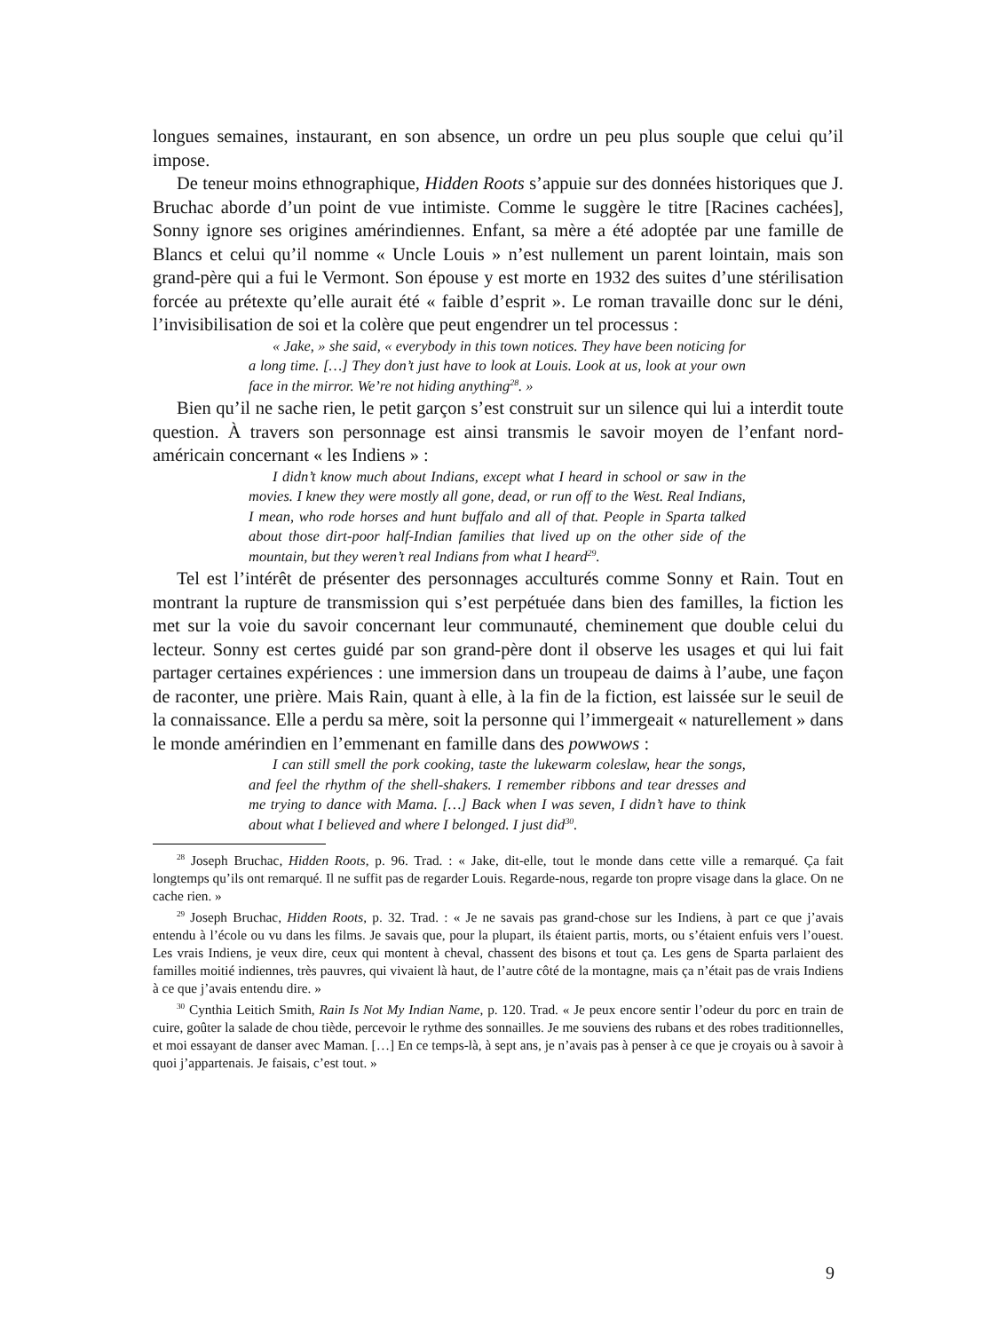longues semaines, instaurant, en son absence, un ordre un peu plus souple que celui qu’il impose.
De teneur moins ethnographique, Hidden Roots s’appuie sur des données historiques que J. Bruchac aborde d’un point de vue intimiste. Comme le suggère le titre [Racines cachées], Sonny ignore ses origines amérindiennes. Enfant, sa mère a été adoptée par une famille de Blancs et celui qu’il nomme « Uncle Louis » n’est nullement un parent lointain, mais son grand-père qui a fui le Vermont. Son épouse y est morte en 1932 des suites d’une stérilisation forcée au prétexte qu’elle aurait été « faible d’esprit ». Le roman travaille donc sur le déni, l’invisibilisation de soi et la colère que peut engendrer un tel processus :
« Jake, » she said, « everybody in this town notices. They have been noticing for a long time. […] They don’t just have to look at Louis. Look at us, look at your own face in the mirror. We’re not hiding anything<sup>28</sup>. »
Bien qu’il ne sache rien, le petit garçon s’est construit sur un silence qui lui a interdit toute question. À travers son personnage est ainsi transmis le savoir moyen de l’enfant nord-américain concernant « les Indiens » :
I didn’t know much about Indians, except what I heard in school or saw in the movies. I knew they were mostly all gone, dead, or run off to the West. Real Indians, I mean, who rode horses and hunt buffalo and all of that. People in Sparta talked about those dirt-poor half-Indian families that lived up on the other side of the mountain, but they weren’t real Indians from what I heard<sup>29</sup>.
Tel est l’intérêt de présenter des personnages acculturés comme Sonny et Rain. Tout en montrant la rupture de transmission qui s’est perpétuée dans bien des familles, la fiction les met sur la voie du savoir concernant leur communauté, cheminement que double celui du lecteur. Sonny est certes guidé par son grand-père dont il observe les usages et qui lui fait partager certaines expériences : une immersion dans un troupeau de daims à l’aube, une façon de raconter, une prière. Mais Rain, quant à elle, à la fin de la fiction, est laissée sur le seuil de la connaissance. Elle a perdu sa mère, soit la personne qui l’immergeait « naturellement » dans le monde amérindien en l’emmenant en famille dans des powwows :
I can still smell the pork cooking, taste the lukewarm coleslaw, hear the songs, and feel the rhythm of the shell-shakers. I remember ribbons and tear dresses and me trying to dance with Mama. […] Back when I was seven, I didn’t have to think about what I believed and where I belonged. I just did<sup>30</sup>.
<sup>28</sup> Joseph Bruchac, Hidden Roots, p. 96. Trad. : « Jake, dit-elle, tout le monde dans cette ville a remarqué. Ça fait longtemps qu’ils ont remarqué. Il ne suffit pas de regarder Louis. Regarde-nous, regarde ton propre visage dans la glace. On ne cache rien. »
<sup>29</sup> Joseph Bruchac, Hidden Roots, p. 32. Trad. : « Je ne savais pas grand-chose sur les Indiens, à part ce que j’avais entendu à l’école ou vu dans les films. Je savais que, pour la plupart, ils étaient partis, morts, ou s’étaient enfuis vers l’ouest. Les vrais Indiens, je veux dire, ceux qui montent à cheval, chassent des bisons et tout ça. Les gens de Sparta parlaient des familles moitié indiennes, très pauvres, qui vivaient là haut, de l’autre côté de la montagne, mais ça n’était pas de vrais Indiens à ce que j’avais entendu dire. »
<sup>30</sup> Cynthia Leitich Smith, Rain Is Not My Indian Name, p. 120. Trad. « Je peux encore sentir l’odeur du porc en train de cuire, goûter la salade de chou tiède, percevoir le rythme des sonnailles. Je me souviens des rubans et des robes traditionnelles, et moi essayant de danser avec Maman. […] En ce temps-là, à sept ans, je n’avais pas à penser à ce que je croyais ou à savoir à quoi j’appartenais. Je faisais, c’est tout. »
9